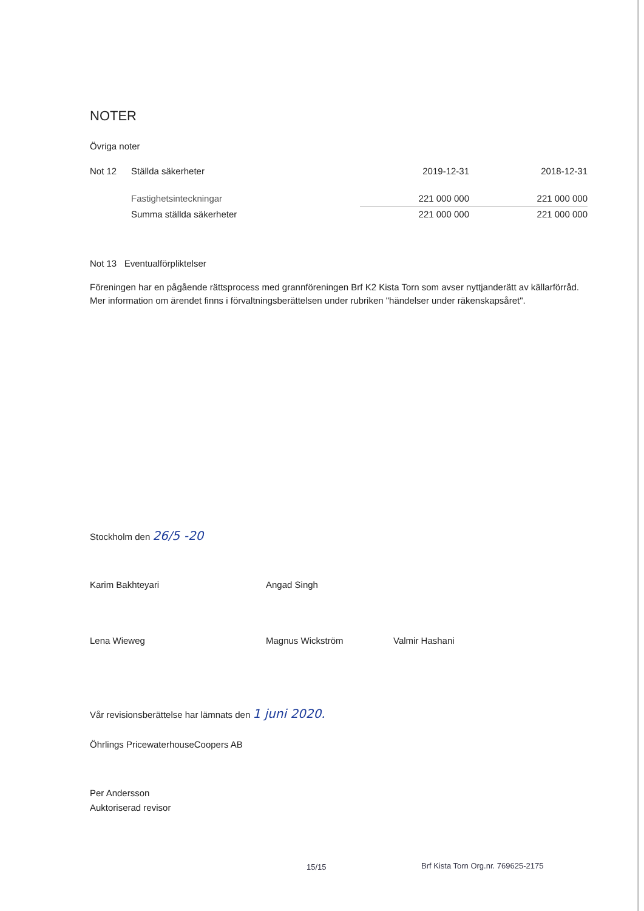NOTER
Övriga noter
| Not 12 | Ställda säkerheter | 2019-12-31 | 2018-12-31 |
| | Fastighetsinteckningar | 221 000 000 | 221 000 000 |
| | Summa ställda säkerheter | 221 000 000 | 221 000 000 |
Not 13 Eventualförpliktelser
Föreningen har en pågående rättsprocess med grannföreningen Brf K2 Kista Torn som avser nyttjanderätt av källarförråd. Mer information om ärendet finns i förvaltningsberättelsen under rubriken "händelser under räkenskapsåret".
Stockholm den 26/5 -20
Karim Bakhteyari Angad Singh
Lena Wieweg Magnus Wickström Valmir Hashani
Vår revisionsberättelse har lämnats den 1 juni 2020.
Öhrlings PricewaterhouseCoopers AB
Per Andersson
Auktoriserad revisor
15/15
Brf Kista Torn Org.nr. 769625-2175